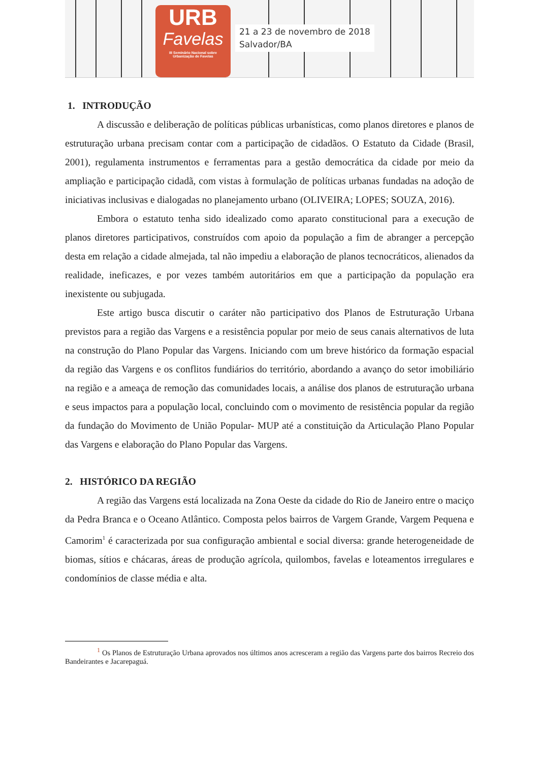URB
Favelas
III Seminário Nacional sobre
Urbanização de Favelas
21 a 23 de novembro de 2018
Salvador/BA
1. INTRODUÇÃO
A discussão e deliberação de políticas públicas urbanísticas, como planos diretores e planos de estruturação urbana precisam contar com a participação de cidadãos. O Estatuto da Cidade (Brasil, 2001), regulamenta instrumentos e ferramentas para a gestão democrática da cidade por meio da ampliação e participação cidadã, com vistas à formulação de políticas urbanas fundadas na adoção de iniciativas inclusivas e dialogadas no planejamento urbano (OLIVEIRA; LOPES; SOUZA, 2016).
Embora o estatuto tenha sido idealizado como aparato constitucional para a execução de planos diretores participativos, construídos com apoio da população a fim de abranger a percepção desta em relação a cidade almejada, tal não impediu a elaboração de planos tecnocráticos, alienados da realidade, ineficazes, e por vezes também autoritários em que a participação da população era inexistente ou subjugada.
Este artigo busca discutir o caráter não participativo dos Planos de Estruturação Urbana previstos para a região das Vargens e a resistência popular por meio de seus canais alternativos de luta na construção do Plano Popular das Vargens. Iniciando com um breve histórico da formação espacial da região das Vargens e os conflitos fundiários do território, abordando a avanço do setor imobiliário na região e a ameaça de remoção das comunidades locais, a análise dos planos de estruturação urbana e seus impactos para a população local, concluindo com o movimento de resistência popular da região da fundação do Movimento de União Popular- MUP até a constituição da Articulação Plano Popular das Vargens e elaboração do Plano Popular das Vargens.
2. HISTÓRICO DA REGIÃO
A região das Vargens está localizada na Zona Oeste da cidade do Rio de Janeiro entre o maciço da Pedra Branca e o Oceano Atlântico. Composta pelos bairros de Vargem Grande, Vargem Pequena e Camorim<sup>1</sup> é caracterizada por sua configuração ambiental e social diversa: grande heterogeneidade de biomas, sítios e chácaras, áreas de produção agrícola, quilombos, favelas e loteamentos irregulares e condomínios de classe média e alta.
<sup>1</sup> Os Planos de Estruturação Urbana aprovados nos últimos anos acresceram a região das Vargens parte dos bairros Recreio dos Bandeirantes e Jacarepaguá.